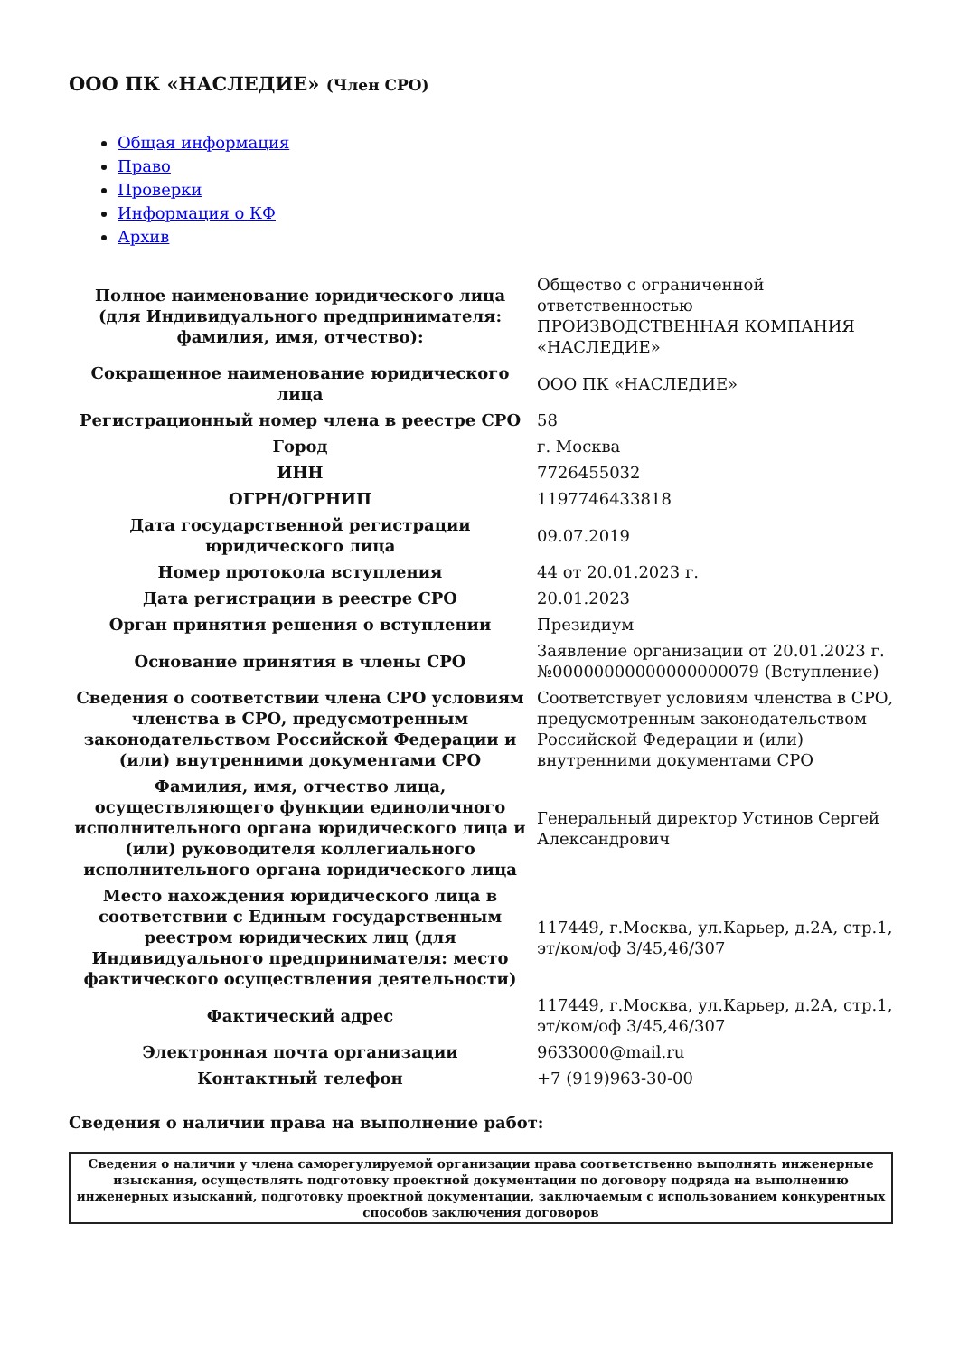ООО ПК «НАСЛЕДИЕ» (Член СРО)
Общая информация
Право
Проверки
Информация о КФ
Архив
| Полное наименование юридического лица (для Индивидуального предпринимателя: фамилия, имя, отчество): | Общество с ограниченной ответственностью ПРОИЗВОДСТВЕННАЯ КОМПАНИЯ «НАСЛЕДИЕ» |
| Сокращенное наименование юридического лица | ООО ПК «НАСЛЕДИЕ» |
| Регистрационный номер члена в реестре СРО | 58 |
| Город | г. Москва |
| ИНН | 7726455032 |
| ОГРН/ОГРНИП | 1197746433818 |
| Дата государственной регистрации юридического лица | 09.07.2019 |
| Номер протокола вступления | 44 от 20.01.2023 г. |
| Дата регистрации в реестре СРО | 20.01.2023 |
| Орган принятия решения о вступлении | Президиум |
| Основание принятия в члены СРО | Заявление организации от 20.01.2023 г. №00000000000000000079 (Вступление) |
| Сведения о соответствии члена СРО условиям членства в СРО, предусмотренным законодательством Российской Федерации и (или) внутренними документами СРО | Соответствует условиям членства в СРО, предусмотренным законодательством Российской Федерации и (или) внутренними документами СРО |
| Фамилия, имя, отчество лица, осуществляющего функции единоличного исполнительного органа юридического лица и (или) руководителя коллегиального исполнительного органа юридического лица | Генеральный директор Устинов Сергей Александрович |
| Место нахождения юридического лица в соответствии с Единым государственным реестром юридических лиц (для Индивидуального предпринимателя: место фактического осуществления деятельности) | 117449, г.Москва, ул.Карьер, д.2А, стр.1, эт/ком/оф 3/45,46/307 |
| Фактический адрес | 117449, г.Москва, ул.Карьер, д.2А, стр.1, эт/ком/оф 3/45,46/307 |
| Электронная почта организации | 9633000@mail.ru |
| Контактный телефон | +7 (919)963-30-00 |
Сведения о наличии права на выполнение работ:
| Сведения о наличии у члена саморегулируемой организации права соответственно выполнять инженерные изыскания, осуществлять подготовку проектной документации по договору подряда на выполнению инженерных изысканий, подготовку проектной документации, заключаемым с использованием конкурентных способов заключения договоров |
| --- |